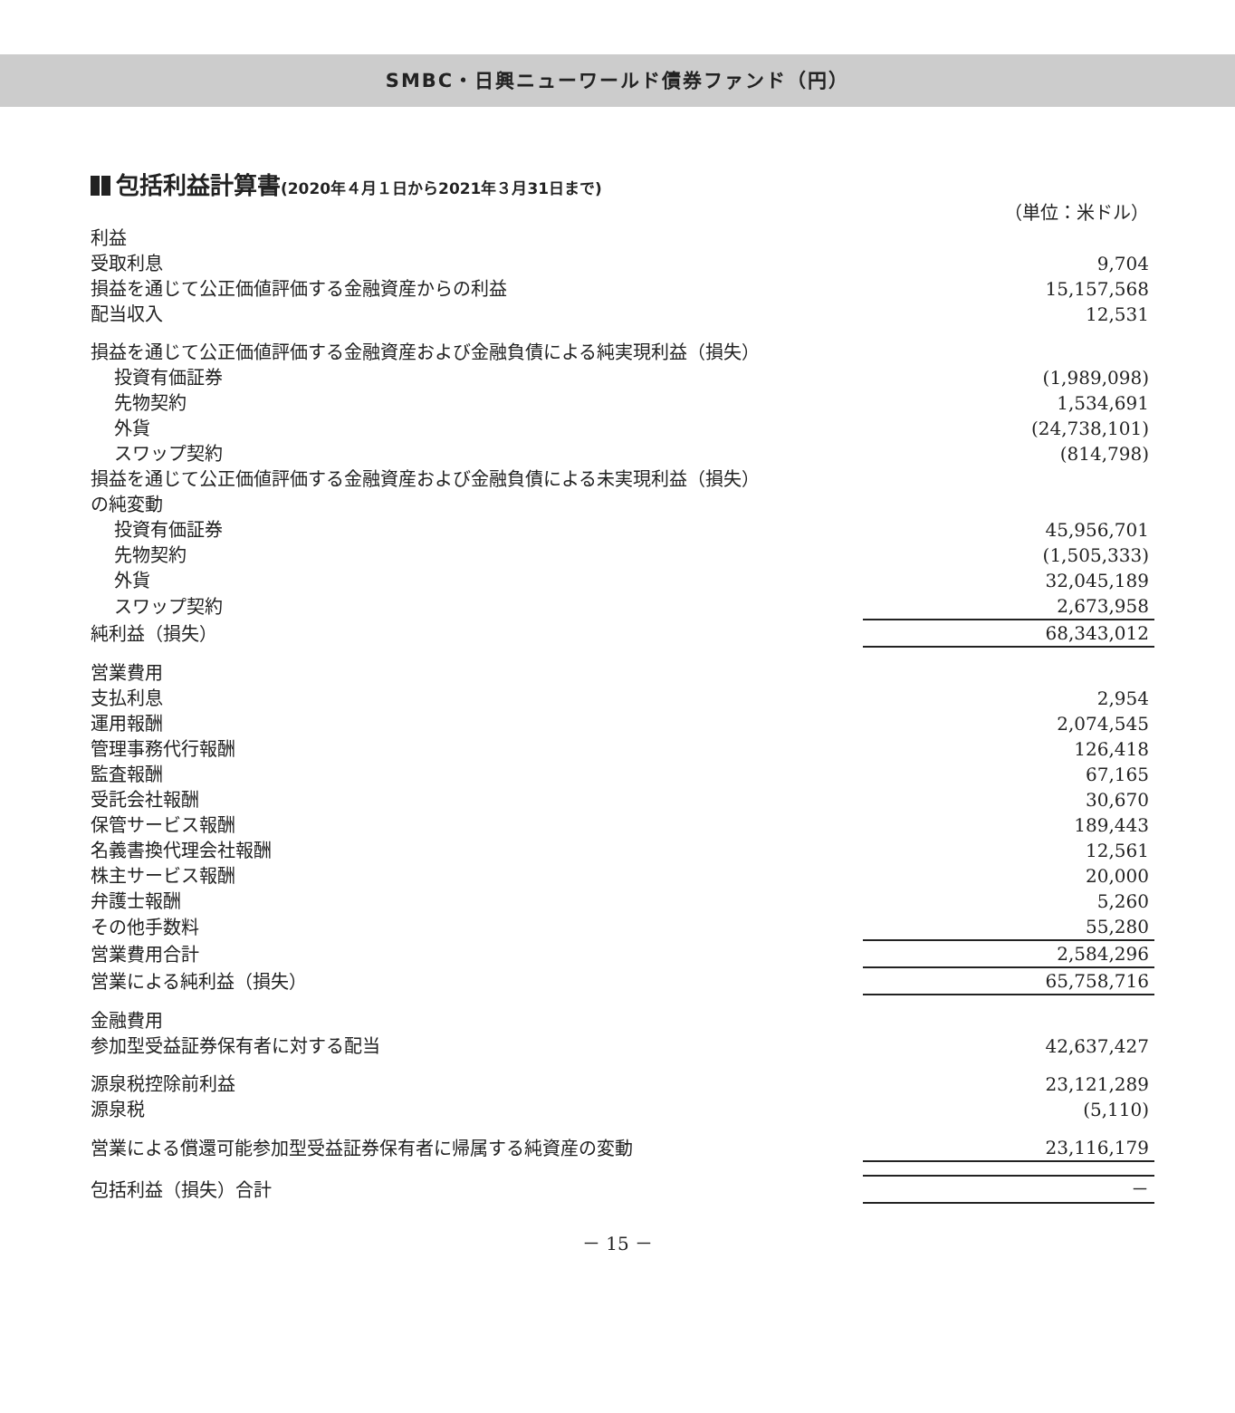SMBC・日興ニューワールド債券ファンド（円）
包括利益計算書(2020年４月１日から2021年３月31日まで)
| | （単位：米ドル） |
| 利益 | |
| 受取利息 | 9,704 |
| 損益を通じて公正価値評価する金融資産からの利益 | 15,157,568 |
| 配当収入 | 12,531 |
| 損益を通じて公正価値評価する金融資産および金融負債による純実現利益（損失） | |
| 投資有価証券 | (1,989,098) |
| 先物契約 | 1,534,691 |
| 外貨 | (24,738,101) |
| スワップ契約 | (814,798) |
| 損益を通じて公正価値評価する金融資産および金融負債による未実現利益（損失） | |
| の純変動 | |
| 投資有価証券 | 45,956,701 |
| 先物契約 | (1,505,333) |
| 外貨 | 32,045,189 |
| スワップ契約 | 2,673,958 |
| 純利益（損失） | 68,343,012 |
| 営業費用 | |
| 支払利息 | 2,954 |
| 運用報酬 | 2,074,545 |
| 管理事務代行報酬 | 126,418 |
| 監査報酬 | 67,165 |
| 受託会社報酬 | 30,670 |
| 保管サービス報酬 | 189,443 |
| 名義書換代理会社報酬 | 12,561 |
| 株主サービス報酬 | 20,000 |
| 弁護士報酬 | 5,260 |
| その他手数料 | 55,280 |
| 営業費用合計 | 2,584,296 |
| 営業による純利益（損失） | 65,758,716 |
| 金融費用 | |
| 参加型受益証券保有者に対する配当 | 42,637,427 |
| 源泉税控除前利益 | 23,121,289 |
| 源泉税 | (5,110) |
| 営業による償還可能参加型受益証券保有者に帰属する純資産の変動 | 23,116,179 |
| 包括利益（損失）合計 | － |
－ 15 －